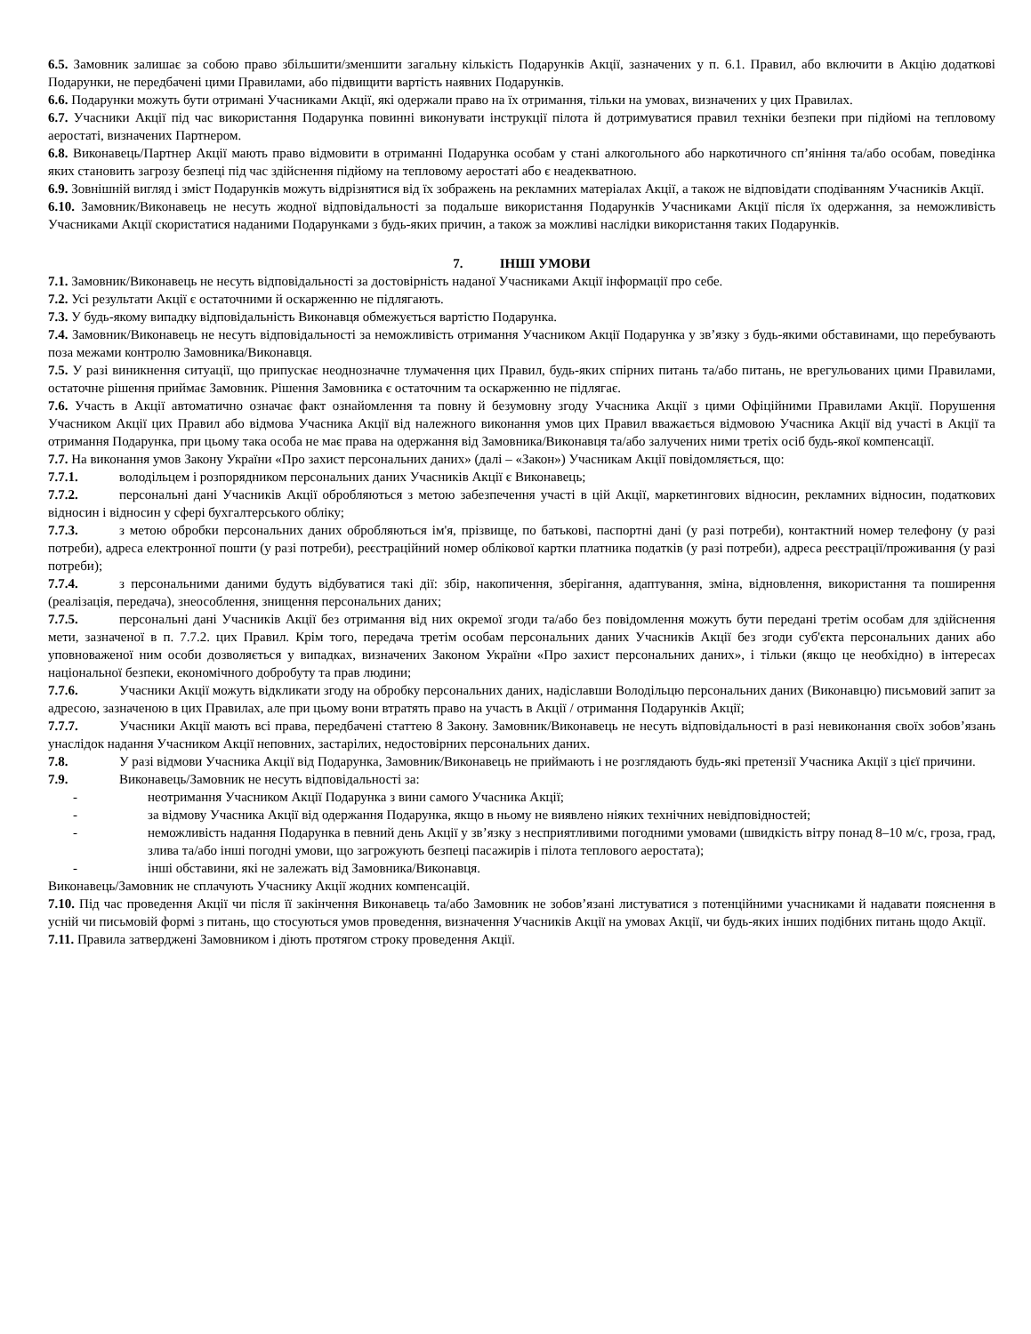6.5. Замовник залишає за собою право збільшити/зменшити загальну кількість Подарунків Акції, зазначених у п. 6.1. Правил, або включити в Акцію додаткові Подарунки, не передбачені цими Правилами, або підвищити вартість наявних Подарунків.
6.6. Подарунки можуть бути отримані Учасниками Акції, які одержали право на їх отримання, тільки на умовах, визначених у цих Правилах.
6.7. Учасники Акції під час використання Подарунка повинні виконувати інструкції пілота й дотримуватися правил техніки безпеки при підйомі на тепловому аеростаті, визначених Партнером.
6.8. Виконавець/Партнер Акції мають право відмовити в отриманні Подарунка особам у стані алкогольного або наркотичного сп’яніння та/або особам, поведінка яких становить загрозу безпеці під час здійснення підйому на тепловому аеростаті або є неадекватною.
6.9. Зовнішній вигляд і зміст Подарунків можуть відрізнятися від їх зображень на рекламних матеріалах Акції, а також не відповідати сподіванням Учасників Акції.
6.10. Замовник/Виконавець не несуть жодної відповідальності за подальше використання Подарунків Учасниками Акції після їх одержання, за неможливість Учасниками Акції скористатися наданими Подарунками з будь-яких причин, а також за можливі наслідки використання таких Подарунків.
7. ІНШІ УМОВИ
7.1. Замовник/Виконавець не несуть відповідальності за достовірність наданої Учасниками Акції інформації про себе.
7.2. Усі результати Акції є остаточними й оскарженню не підлягають.
7.3. У будь-якому випадку відповідальність Виконавця обмежується вартістю Подарунка.
7.4. Замовник/Виконавець не несуть відповідальності за неможливість отримання Учасником Акції Подарунка у зв’язку з будь-якими обставинами, що перебувають поза межами контролю Замовника/Виконавця.
7.5. У разі виникнення ситуації, що припускає неоднозначне тлумачення цих Правил, будь-яких спірних питань та/або питань, не врегульованих цими Правилами, остаточне рішення приймає Замовник. Рішення Замовника є остаточним та оскарженню не підлягає.
7.6. Участь в Акції автоматично означає факт ознайомлення та повну й безумовну згоду Учасника Акції з цими Офіційними Правилами Акції. Порушення Учасником Акції цих Правил або відмова Учасника Акції від належного виконання умов цих Правил вважається відмовою Учасника Акції від участі в Акції та отримання Подарунка, при цьому така особа не має права на одержання від Замовника/Виконавця та/або залучених ними третіх осіб будь-якої компенсації.
7.7. На виконання умов Закону України «Про захист персональних даних» (далі – «Закон») Учасникам Акції повідомляється, що:
7.7.1. володільцем і розпорядником персональних даних Учасників Акції є Виконавець;
7.7.2. персональні дані Учасників Акції обробляються з метою забезпечення участі в цій Акції, маркетингових відносин, рекламних відносин, податкових відносин і відносин у сфері бухгалтерського обліку;
7.7.3. з метою обробки персональних даних обробляються ім'я, прізвище, по батькові, паспортні дані (у разі потреби), контактний номер телефону (у разі потреби), адреса електронної пошти (у разі потреби), реєстраційний номер облікової картки платника податків (у разі потреби), адреса реєстрації/проживання (у разі потреби);
7.7.4. з персональними даними будуть відбуватися такі дії: збір, накопичення, зберігання, адаптування, зміна, відновлення, використання та поширення (реалізація, передача), знеособлення, знищення персональних даних;
7.7.5. персональні дані Учасників Акції без отримання від них окремої згоди та/або без повідомлення можуть бути передані третім особам для здійснення мети, зазначеної в п. 7.7.2. цих Правил. Крім того, передача третім особам персональних даних Учасників Акції без згоди суб'єкта персональних даних або уповноваженої ним особи дозволяється у випадках, визначених Законом України «Про захист персональних даних», і тільки (якщо це необхідно) в інтересах національної безпеки, економічного добробуту та прав людини;
7.7.6. Учасники Акції можуть відкликати згоду на обробку персональних даних, надіславши Володільцю персональних даних (Виконавцю) письмовий запит за адресою, зазначеною в цих Правилах, але при цьому вони втратять право на участь в Акції / отримання Подарунків Акції;
7.7.7. Учасники Акції мають всі права, передбачені статтею 8 Закону. Замовник/Виконавець не несуть відповідальності в разі невиконання своїх зобов’язань унаслідок надання Учасником Акції неповних, застарілих, недостовірних персональних даних.
7.8. У разі відмови Учасника Акції від Подарунка, Замовник/Виконавець не приймають і не розглядають будь-які претензії Учасника Акції з цієї причини.
7.9. Виконавець/Замовник не несуть відповідальності за:
- неотримання Учасником Акції Подарунка з вини самого Учасника Акції;
- за відмову Учасника Акції від одержання Подарунка, якщо в ньому не виявлено ніяких технічних невідповідностей;
- неможливість надання Подарунка в певний день Акції у зв’язку з несприятливими погодними умовами (швидкість вітру понад 8–10 м/с, гроза, град, злива та/або інші погодні умови, що загрожують безпеці пасажирів і пілота теплового аеростата);
- інші обставини, які не залежать від Замовника/Виконавця.
Виконавець/Замовник не сплачують Учаснику Акції жодних компенсацій.
7.10. Під час проведення Акції чи після її закінчення Виконавець та/або Замовник не зобов’язані листуватися з потенційними учасниками й надавати пояснення в усній чи письмовій формі з питань, що стосуються умов проведення, визначення Учасників Акції на умовах Акції, чи будь-яких інших подібних питань щодо Акції.
7.11. Правила затверджені Замовником і діють протягом строку проведення Акції.